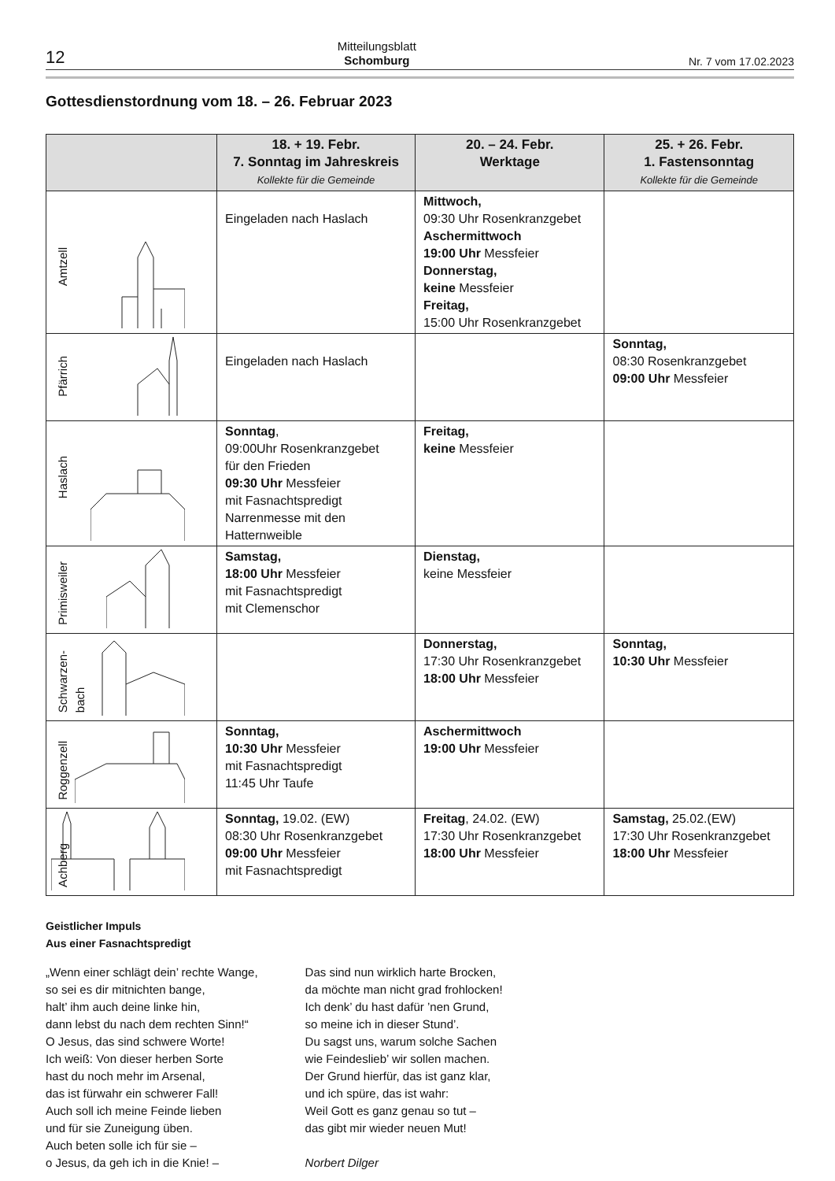12 Mitteilungsblatt
Schomburg Nr. 7 vom 17.02.2023
Gottesdienstordnung vom 18. – 26. Februar 2023
| | 18. + 19. Febr. 7. Sonntag im Jahreskreis Kollekte für die Gemeinde | 20. – 24. Febr. Werktage | 25. + 26. Febr. 1. Fastensonntag Kollekte für die Gemeinde |
| --- | --- | --- | --- |
| Amtzell | Eingeladen nach Haslach | Mittwoch, 09:30 Uhr Rosenkranzgebet Aschermittwoch 19:00 Uhr Messfeier Donnerstag, keine Messfeier Freitag, 15:00 Uhr Rosenkranzgebet | |
| Pfärrich | Eingeladen nach Haslach | | Sonntag, 08:30 Rosenkranzgebet 09:00 Uhr Messfeier |
| Haslach | Sonntag , 09:00Uhr Rosenkranzgebet für den Frieden 09:30 Uhr Messfeier mit Fasnachtspredigt Narrenmesse mit den Hatternweible | Freitag, keine Messfeier | |
| Primisweiler | Samstag, 18:00 Uhr Messfeier mit Fasnachtspredigt mit Clemenschor | Dienstag, keine Messfeier | |
| Schwarzen- bach | | Donnerstag, 17:30 Uhr Rosenkranzgebet 18:00 Uhr Messfeier | Sonntag, 10:30 Uhr Messfeier |
| Roggenzell | Sonntag, 10:30 Uhr Messfeier mit Fasnachtspredigt 11:45 Uhr Taufe | Aschermittwoch 19:00 Uhr Messfeier | |
| Achberg | Sonntag, 19.02. (EW) 08:30 Uhr Rosenkranzgebet 09:00 Uhr Messfeier mit Fasnachtspredigt | Freitag , 24.02. (EW) 17:30 Uhr Rosenkranzgebet 18:00 Uhr Messfeier | Samstag, 25.02.(EW) 17:30 Uhr Rosenkranzgebet 18:00 Uhr Messfeier |
Geistlicher Impuls
Aus einer Fasnachtspredigt
„Wenn einer schlägt dein’ rechte Wange,
so sei es dir mitnichten bange,
halt’ ihm auch deine linke hin,
dann lebst du nach dem rechten Sinn!“
O Jesus, das sind schwere Worte!
Ich weiß: Von dieser herben Sorte
hast du noch mehr im Arsenal,
das ist fürwahr ein schwerer Fall!
Auch soll ich meine Feinde lieben
und für sie Zuneigung üben.
Auch beten solle ich für sie –
o Jesus, da geh ich in die Knie! –
Das sind nun wirklich harte Brocken,
da möchte man nicht grad frohlocken!
Ich denk’ du hast dafür ’nen Grund,
so meine ich in dieser Stund’.
Du sagst uns, warum solche Sachen
wie Feindeslieb’ wir sollen machen.
Der Grund hierfür, das ist ganz klar,
und ich spüre, das ist wahr:
Weil Gott es ganz genau so tut –
das gibt mir wieder neuen Mut!
Norbert Dilger